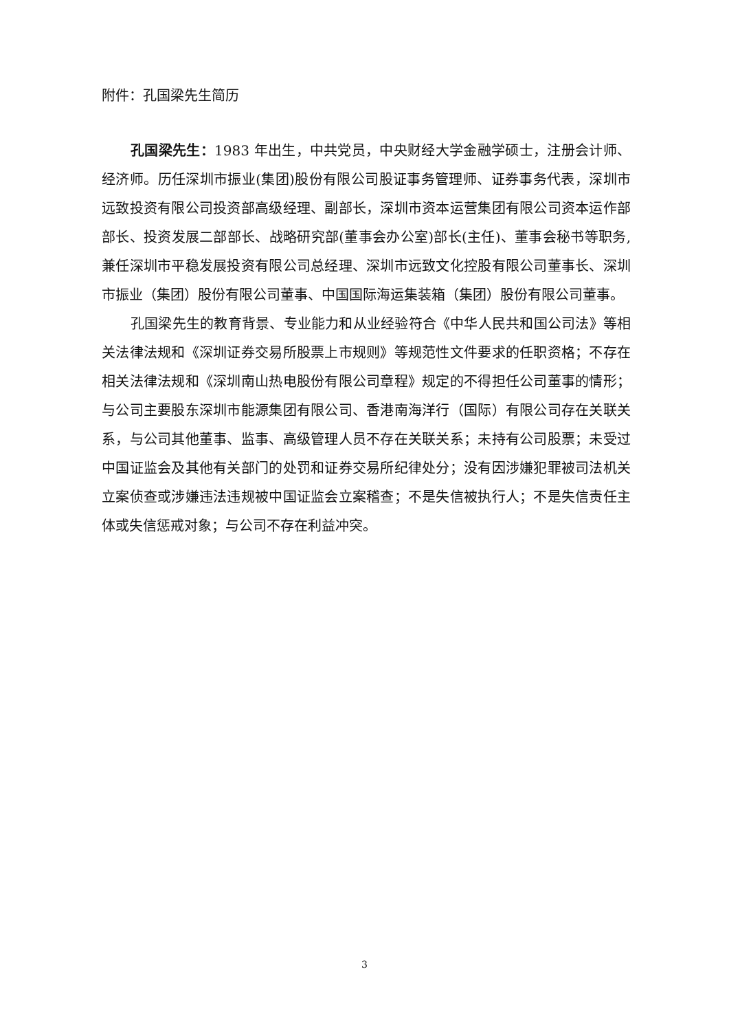附件：孔国梁先生简历
孔国梁先生：1983 年出生，中共党员，中央财经大学金融学硕士，注册会计师、经济师。历任深圳市振业(集团)股份有限公司股证事务管理师、证券事务代表，深圳市远致投资有限公司投资部高级经理、副部长，深圳市资本运营集团有限公司资本运作部部长、投资发展二部部长、战略研究部(董事会办公室)部长(主任)、董事会秘书等职务,兼任深圳市平稳发展投资有限公司总经理、深圳市远致文化控股有限公司董事长、深圳市振业（集团）股份有限公司董事、中国国际海运集装箱（集团）股份有限公司董事。
孔国梁先生的教育背景、专业能力和从业经验符合《中华人民共和国公司法》等相关法律法规和《深圳证券交易所股票上市规则》等规范性文件要求的任职资格；不存在相关法律法规和《深圳南山热电股份有限公司章程》规定的不得担任公司董事的情形；与公司主要股东深圳市能源集团有限公司、香港南海洋行（国际）有限公司存在关联关系，与公司其他董事、监事、高级管理人员不存在关联关系；未持有公司股票；未受过中国证监会及其他有关部门的处罚和证券交易所纪律处分；没有因涉嫌犯罪被司法机关立案侦查或涉嫌违法违规被中国证监会立案稽查；不是失信被执行人；不是失信责任主体或失信惩戒对象；与公司不存在利益冲突。
3